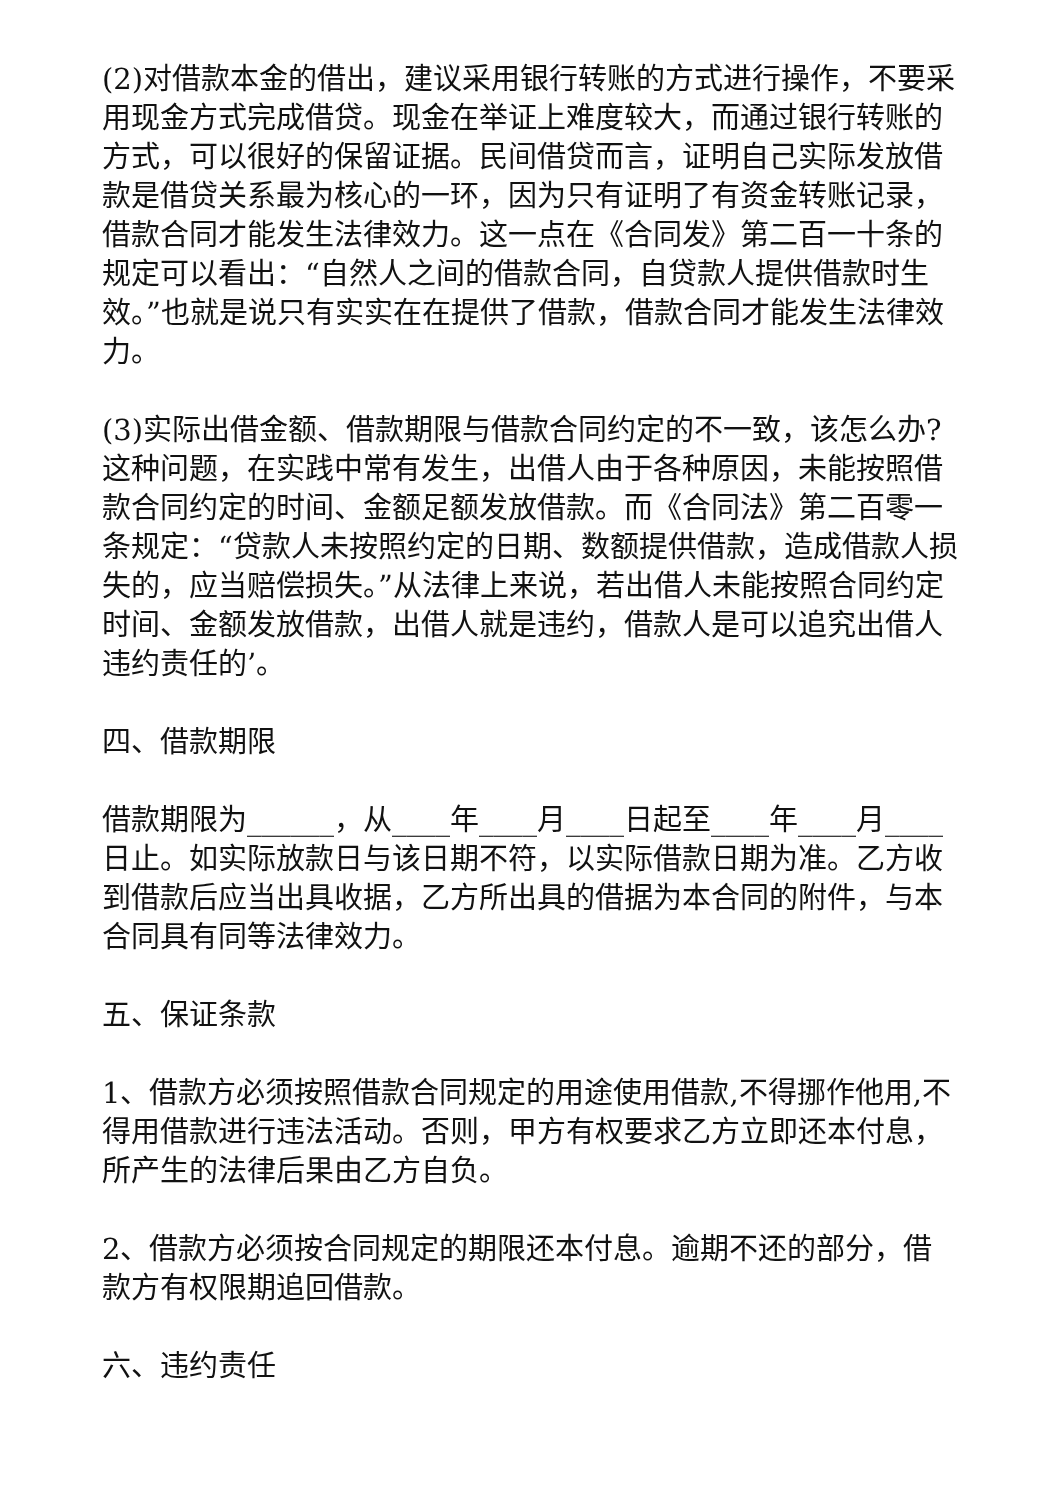(2)对借款本金的借出，建议采用银行转账的方式进行操作，不要采用现金方式完成借贷。现金在举证上难度较大，而通过银行转账的方式，可以很好的保留证据。民间借贷而言，证明自己实际发放借款是借贷关系最为核心的一环，因为只有证明了有资金转账记录，借款合同才能发生法律效力。这一点在《合同发》第二百一十条的规定可以看出：“自然人之间的借款合同，自贷款人提供借款时生效。”也就是说只有实实在在提供了借款，借款合同才能发生法律效力。
(3)实际出借金额、借款期限与借款合同约定的不一致，该怎么办?这种问题，在实践中常有发生，出借人由于各种原因，未能按照借款合同约定的时间、金额足额发放借款。而《合同法》第二百零一条规定：“贷款人未按照约定的日期、数额提供借款，造成借款人损失的，应当赔偿损失。”从法律上来说，若出借人未能按照合同约定时间、金额发放借款，出借人就是违约，借款人是可以追究出借人违约责任的’。
四、借款期限
借款期限为______，从____年____月____日起至____年____月____日止。如实际放款日与该日期不符，以实际借款日期为准。乙方收到借款后应当出具收据，乙方所出具的借据为本合同的附件，与本合同具有同等法律效力。
五、保证条款
1、借款方必须按照借款合同规定的用途使用借款,不得挪作他用,不得用借款进行违法活动。否则，甲方有权要求乙方立即还本付息，所产生的法律后果由乙方自负。
2、借款方必须按合同规定的期限还本付息。逾期不还的部分，借款方有权限期追回借款。
六、违约责任